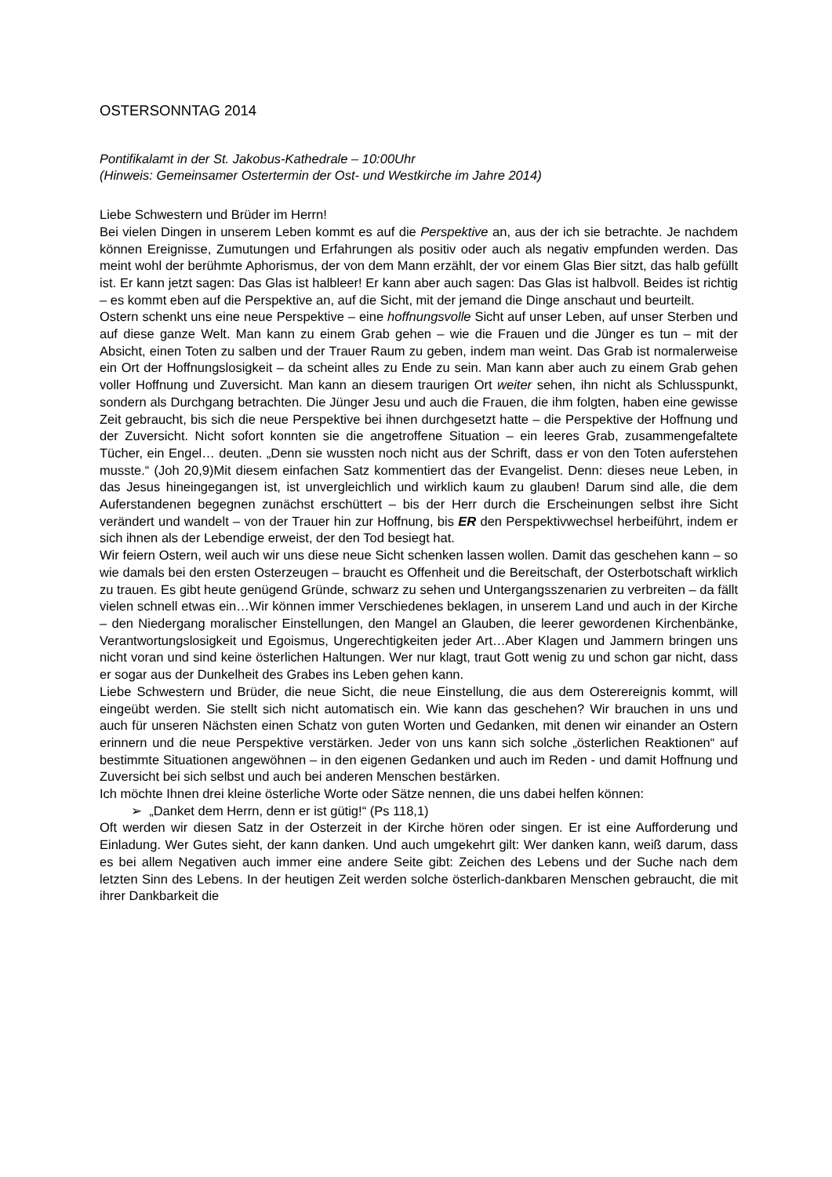OSTERSONNTAG 2014
Pontifikalamt in der St. Jakobus-Kathedrale – 10:00Uhr
(Hinweis: Gemeinsamer Ostertermin der Ost- und Westkirche im Jahre 2014)
Liebe Schwestern und Brüder im Herrn!
Bei vielen Dingen in unserem Leben kommt es auf die Perspektive an, aus der ich sie betrachte. Je nachdem können Ereignisse, Zumutungen und Erfahrungen als positiv oder auch als negativ empfunden werden. Das meint wohl der berühmte Aphorismus, der von dem Mann erzählt, der vor einem Glas Bier sitzt, das halb gefüllt ist. Er kann jetzt sagen: Das Glas ist halbleer! Er kann aber auch sagen: Das Glas ist halbvoll. Beides ist richtig – es kommt eben auf die Perspektive an, auf die Sicht, mit der jemand die Dinge anschaut und beurteilt.
Ostern schenkt uns eine neue Perspektive – eine hoffnungsvolle Sicht auf unser Leben, auf unser Sterben und auf diese ganze Welt. Man kann zu einem Grab gehen – wie die Frauen und die Jünger es tun – mit der Absicht, einen Toten zu salben und der Trauer Raum zu geben, indem man weint. Das Grab ist normalerweise ein Ort der Hoffnungslosigkeit – da scheint alles zu Ende zu sein. Man kann aber auch zu einem Grab gehen voller Hoffnung und Zuversicht. Man kann an diesem traurigen Ort weiter sehen, ihn nicht als Schlusspunkt, sondern als Durchgang betrachten. Die Jünger Jesu und auch die Frauen, die ihm folgten, haben eine gewisse Zeit gebraucht, bis sich die neue Perspektive bei ihnen durchgesetzt hatte – die Perspektive der Hoffnung und der Zuversicht. Nicht sofort konnten sie die angetroffene Situation – ein leeres Grab, zusammengefaltete Tücher, ein Engel… deuten. „Denn sie wussten noch nicht aus der Schrift, dass er von den Toten auferstehen musste.“ (Joh 20,9)Mit diesem einfachen Satz kommentiert das der Evangelist. Denn: dieses neue Leben, in das Jesus hineingegangen ist, ist unvergleichlich und wirklich kaum zu glauben! Darum sind alle, die dem Auferstandenen begegnen zunächst erschüttert – bis der Herr durch die Erscheinungen selbst ihre Sicht verändert und wandelt – von der Trauer hin zur Hoffnung, bis ER den Perspektivwechsel herbeiführt, indem er sich ihnen als der Lebendige erweist, der den Tod besiegt hat.
Wir feiern Ostern, weil auch wir uns diese neue Sicht schenken lassen wollen. Damit das geschehen kann – so wie damals bei den ersten Osterzeugen – braucht es Offenheit und die Bereitschaft, der Osterbotschaft wirklich zu trauen. Es gibt heute genügend Gründe, schwarz zu sehen und Untergangsszenarien zu verbreiten – da fällt vielen schnell etwas ein…Wir können immer Verschiedenes beklagen, in unserem Land und auch in der Kirche – den Niedergang moralischer Einstellungen, den Mangel an Glauben, die leerer gewordenen Kirchenbänke, Verantwortungslosigkeit und Egoismus, Ungerechtigkeiten jeder Art…Aber Klagen und Jammern bringen uns nicht voran und sind keine österlichen Haltungen. Wer nur klagt, traut Gott wenig zu und schon gar nicht, dass er sogar aus der Dunkelheit des Grabes ins Leben gehen kann.
Liebe Schwestern und Brüder, die neue Sicht, die neue Einstellung, die aus dem Osterereignis kommt, will eingeübt werden. Sie stellt sich nicht automatisch ein. Wie kann das geschehen? Wir brauchen in uns und auch für unseren Nächsten einen Schatz von guten Worten und Gedanken, mit denen wir einander an Ostern erinnern und die neue Perspektive verstärken. Jeder von uns kann sich solche „österlichen Reaktionen“ auf bestimmte Situationen angewöhnen – in den eigenen Gedanken und auch im Reden - und damit Hoffnung und Zuversicht bei sich selbst und auch bei anderen Menschen bestärken.
Ich möchte Ihnen drei kleine österliche Worte oder Sätze nennen, die uns dabei helfen können:
➢ „Danket dem Herrn, denn er ist gütig!“ (Ps 118,1)
Oft werden wir diesen Satz in der Osterzeit in der Kirche hören oder singen. Er ist eine Aufforderung und Einladung. Wer Gutes sieht, der kann danken. Und auch umgekehrt gilt: Wer danken kann, weiß darum, dass es bei allem Negativen auch immer eine andere Seite gibt: Zeichen des Lebens und der Suche nach dem letzten Sinn des Lebens. In der heutigen Zeit werden solche österlich-dankbaren Menschen gebraucht, die mit ihrer Dankbarkeit die